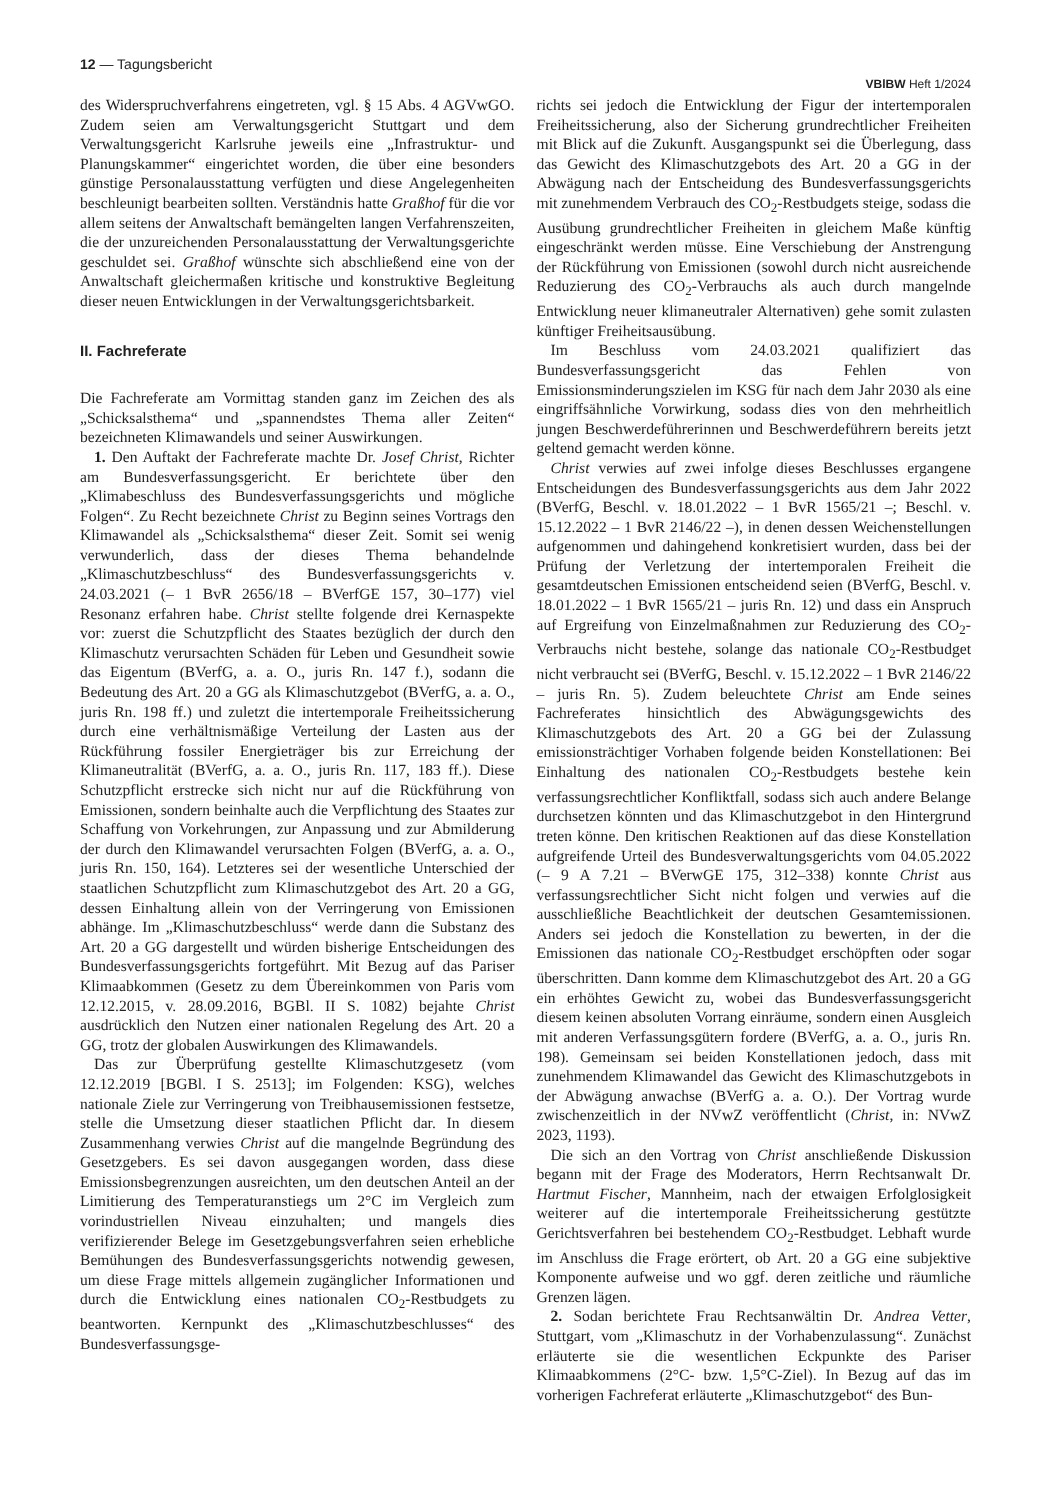12 — Tagungsbericht
VBlBW Heft 1/2024
des Widerspruchverfahrens eingetreten, vgl. § 15 Abs. 4 AGVwGO. Zudem seien am Verwaltungsgericht Stuttgart und dem Verwaltungsgericht Karlsruhe jeweils eine „Infrastruktur- und Planungskammer“ eingerichtet worden, die über eine besonders günstige Personalausstattung verfügten und diese Angelegenheiten beschleunigt bearbeiten sollten. Verständnis hatte Graßhof für die vor allem seitens der Anwaltschaft bemängelten langen Verfahrenszeiten, die der unzureichenden Personalausstattung der Verwaltungsgerichte geschuldet sei. Graßhof wünschte sich abschließend eine von der Anwaltschaft gleichermaßen kritische und konstruktive Begleitung dieser neuen Entwicklungen in der Verwaltungsgerichtsbarkeit.
II. Fachreferate
Die Fachreferate am Vormittag standen ganz im Zeichen des als „Schicksalsthema“ und „spannendstes Thema aller Zeiten“ bezeichneten Klimawandels und seiner Auswirkungen.
1. Den Auftakt der Fachreferate machte Dr. Josef Christ, Richter am Bundesverfassungsgericht. Er berichtete über den „Klimabeschluss des Bundesverfassungsgerichts und mögliche Folgen“. Zu Recht bezeichnete Christ zu Beginn seines Vortrags den Klimawandel als „Schicksalsthema“ dieser Zeit. Somit sei wenig verwunderlich, dass der dieses Thema behandelnde „Klimaschutzbeschluss“ des Bundesverfassungsgerichts v. 24.03.2021 (– 1 BvR 2656/18 – BVerfGE 157, 30–177) viel Resonanz erfahren habe. Christ stellte folgende drei Kernaspekte vor: zuerst die Schutzpflicht des Staates bezüglich der durch den Klimaschutz verursachten Schäden für Leben und Gesundheit sowie das Eigentum (BVerfG, a. a. O., juris Rn. 147 f.), sodann die Bedeutung des Art. 20 a GG als Klimaschutzgebot (BVerfG, a. a. O., juris Rn. 198 ff.) und zuletzt die intertemporale Freiheitssicherung durch eine verhältnismäßige Verteilung der Lasten aus der Rückführung fossiler Energieträger bis zur Erreichung der Klimaneutralität (BVerfG, a. a. O., juris Rn. 117, 183 ff.). Diese Schutzpflicht erstrecke sich nicht nur auf die Rückführung von Emissionen, sondern beinhalte auch die Verpflichtung des Staates zur Schaffung von Vorkehrungen, zur Anpassung und zur Abmilderung der durch den Klimawandel verursachten Folgen (BVerfG, a. a. O., juris Rn. 150, 164). Letzteres sei der wesentliche Unterschied der staatlichen Schutzpflicht zum Klimaschutzgebot des Art. 20 a GG, dessen Einhaltung allein von der Verringerung von Emissionen abhänge. Im „Klimaschutzbeschluss“ werde dann die Substanz des Art. 20 a GG dargestellt und würden bisherige Entscheidungen des Bundesverfassungsgerichts fortgeführt. Mit Bezug auf das Pariser Klimaabkommen (Gesetz zu dem Übereinkommen von Paris vom 12.12.2015, v. 28.09.2016, BGBl. II S. 1082) bejahte Christ ausdrücklich den Nutzen einer nationalen Regelung des Art. 20 a GG, trotz der globalen Auswirkungen des Klimawandels.
Das zur Überprüfung gestellte Klimaschutzgesetz (vom 12.12.2019 [BGBl. I S. 2513]; im Folgenden: KSG), welches nationale Ziele zur Verringerung von Treibhausemissionen festsetze, stelle die Umsetzung dieser staatlichen Pflicht dar. In diesem Zusammenhang verwies Christ auf die mangelnde Begründung des Gesetzgebers. Es sei davon ausgegangen worden, dass diese Emissionsbegrenzungen ausreichten, um den deutschen Anteil an der Limitierung des Temperaturanstiegs um 2°C im Vergleich zum vorindustriellen Niveau einzuhalten; und mangels dies verifizierender Belege im Gesetzgebungsverfahren seien erhebliche Bemühungen des Bundesverfassungsgerichts notwendig gewesen, um diese Frage mittels allgemein zugänglicher Informationen und durch die Entwicklung eines nationalen CO<sub>2</sub>-Restbudgets zu beantworten. Kernpunkt des „Klimaschutzbeschlusses“ des Bundesverfassungsge-
richts sei jedoch die Entwicklung der Figur der intertemporalen Freiheitssicherung, also der Sicherung grundrechtlicher Freiheiten mit Blick auf die Zukunft. Ausgangspunkt sei die Überlegung, dass das Gewicht des Klimaschutzgebots des Art. 20 a GG in der Abwägung nach der Entscheidung des Bundesverfassungsgerichts mit zunehmendem Verbrauch des CO<sub>2</sub>-Restbudgets steige, sodass die Ausübung grundrechtlicher Freiheiten in gleichem Maße künftig eingeschränkt werden müsse. Eine Verschiebung der Anstrengung der Rückführung von Emissionen (sowohl durch nicht ausreichende Reduzierung des CO<sub>2</sub>-Verbrauchs als auch durch mangelnde Entwicklung neuer klimaneutraler Alternativen) gehe somit zulasten künftiger Freiheitsausübung.
Im Beschluss vom 24.03.2021 qualifiziert das Bundesverfassungsgericht das Fehlen von Emissionsminderungszielen im KSG für nach dem Jahr 2030 als eine eingriffsähnliche Vorwirkung, sodass dies von den mehrheitlich jungen Beschwerdeführerinnen und Beschwerdeführern bereits jetzt geltend gemacht werden könne.
Christ verwies auf zwei infolge dieses Beschlusses ergangene Entscheidungen des Bundesverfassungsgerichts aus dem Jahr 2022 (BVerfG, Beschl. v. 18.01.2022 – 1 BvR 1565/21 –; Beschl. v. 15.12.2022 – 1 BvR 2146/22 –), in denen dessen Weichenstellungen aufgenommen und dahingehend konkretisiert wurden, dass bei der Prüfung der Verletzung der intertemporalen Freiheit die gesamtdeutschen Emissionen entscheidend seien (BVerfG, Beschl. v. 18.01.2022 – 1 BvR 1565/21 – juris Rn. 12) und dass ein Anspruch auf Ergreifung von Einzelmaßnahmen zur Reduzierung des CO<sub>2</sub>-Verbrauchs nicht bestehe, solange das nationale CO<sub>2</sub>-Restbudget nicht verbraucht sei (BVerfG, Beschl. v. 15.12.2022 – 1 BvR 2146/22 – juris Rn. 5). Zudem beleuchtete Christ am Ende seines Fachreferates hinsichtlich des Abwägungsgewichts des Klimaschutzgebots des Art. 20 a GG bei der Zulassung emissionsträchtiger Vorhaben folgende beiden Konstellationen: Bei Einhaltung des nationalen CO<sub>2</sub>-Restbudgets bestehe kein verfassungsrechtlicher Konfliktfall, sodass sich auch andere Belange durchsetzen könnten und das Klimaschutzgebot in den Hintergrund treten könne. Den kritischen Reaktionen auf das diese Konstellation aufgreifende Urteil des Bundesverwaltungsgerichts vom 04.05.2022 (– 9 A 7.21 – BVerwGE 175, 312–338) konnte Christ aus verfassungsrechtlicher Sicht nicht folgen und verwies auf die ausschließliche Beachtlichkeit der deutschen Gesamtemissionen. Anders sei jedoch die Konstellation zu bewerten, in der die Emissionen das nationale CO<sub>2</sub>-Restbudget erschöpften oder sogar überschritten. Dann komme dem Klimaschutzgebot des Art. 20 a GG ein erhöhtes Gewicht zu, wobei das Bundesverfassungsgericht diesem keinen absoluten Vorrang einräume, sondern einen Ausgleich mit anderen Verfassungsgütern fordere (BVerfG, a. a. O., juris Rn. 198). Gemeinsam sei beiden Konstellationen jedoch, dass mit zunehmendem Klimawandel das Gewicht des Klimaschutzgebots in der Abwägung anwachse (BVerfG a. a. O.). Der Vortrag wurde zwischenzeitlich in der NVwZ veröffentlicht (Christ, in: NVwZ 2023, 1193).
Die sich an den Vortrag von Christ anschließende Diskussion begann mit der Frage des Moderators, Herrn Rechtsanwalt Dr. Hartmut Fischer, Mannheim, nach der etwaigen Erfolglosigkeit weiterer auf die intertemporale Freiheitssicherung gestützte Gerichtsverfahren bei bestehendem CO<sub>2</sub>-Restbudget. Lebhaft wurde im Anschluss die Frage erörtert, ob Art. 20 a GG eine subjektive Komponente aufweise und wo ggf. deren zeitliche und räumliche Grenzen lägen.
2. Sodan berichtete Frau Rechtsanwältin Dr. Andrea Vetter, Stuttgart, vom „Klimaschutz in der Vorhabenzulassung“. Zunächst erläuterte sie die wesentlichen Eckpunkte des Pariser Klimaabkommens (2°C- bzw. 1,5°C-Ziel). In Bezug auf das im vorherigen Fachreferat erläuterte „Klimaschutzgebot“ des Bun-